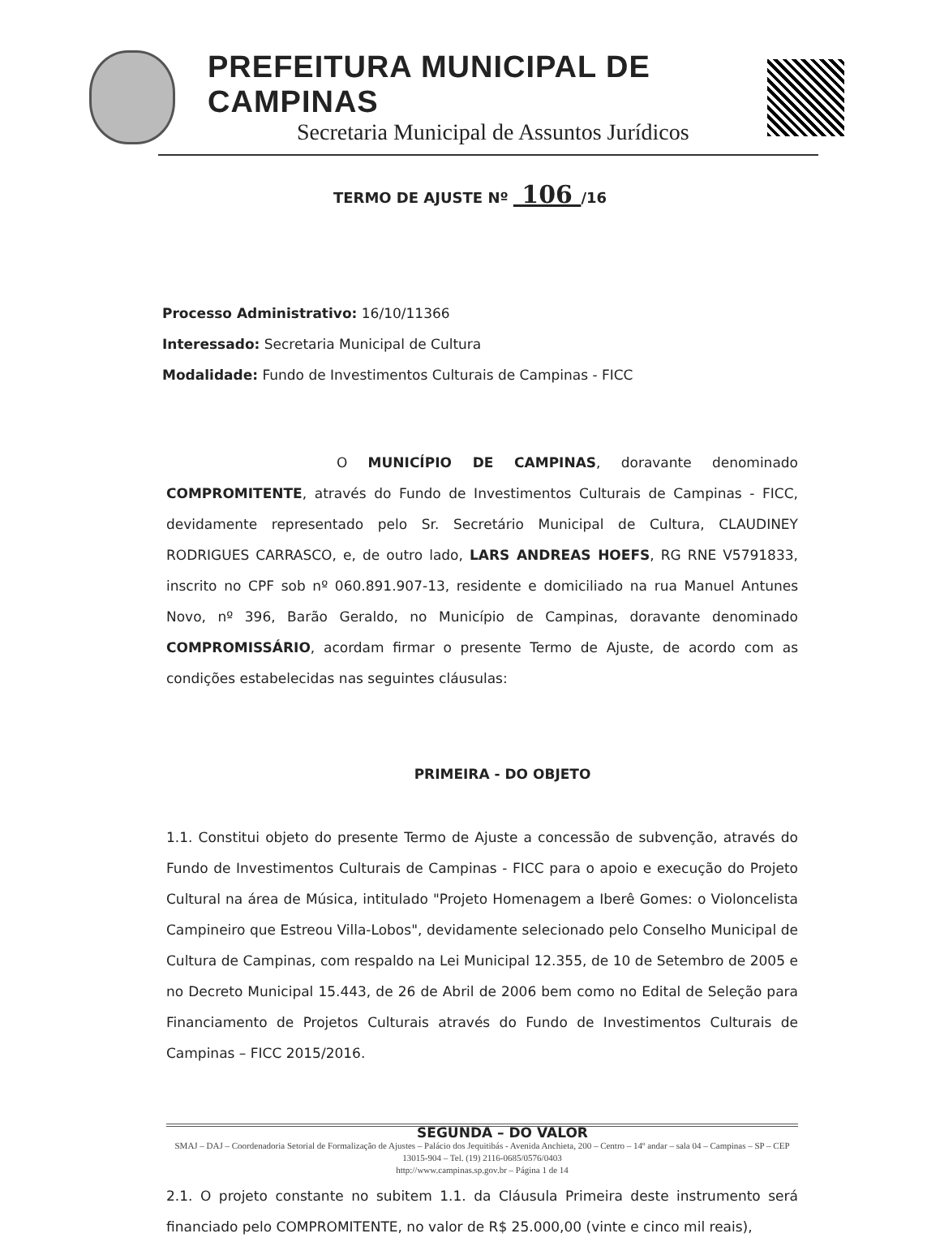PREFEITURA MUNICIPAL DE CAMPINAS
Secretaria Municipal de Assuntos Jurídicos
TERMO DE AJUSTE Nº 106 /16
Processo Administrativo: 16/10/11366
Interessado: Secretaria Municipal de Cultura
Modalidade: Fundo de Investimentos Culturais de Campinas - FICC
O MUNICÍPIO DE CAMPINAS, doravante denominado COMPROMITENTE, através do Fundo de Investimentos Culturais de Campinas - FICC, devidamente representado pelo Sr. Secretário Municipal de Cultura, CLAUDINEY RODRIGUES CARRASCO, e, de outro lado, LARS ANDREAS HOEFS, RG RNE V5791833, inscrito no CPF sob nº 060.891.907-13, residente e domiciliado na rua Manuel Antunes Novo, nº 396, Barão Geraldo, no Município de Campinas, doravante denominado COMPROMISSÁRIO, acordam firmar o presente Termo de Ajuste, de acordo com as condições estabelecidas nas seguintes cláusulas:
PRIMEIRA - DO OBJETO
1.1. Constitui objeto do presente Termo de Ajuste a concessão de subvenção, através do Fundo de Investimentos Culturais de Campinas - FICC para o apoio e execução do Projeto Cultural na área de Música, intitulado "Projeto Homenagem a Iberê Gomes: o Violoncelista Campineiro que Estreou Villa-Lobos", devidamente selecionado pelo Conselho Municipal de Cultura de Campinas, com respaldo na Lei Municipal 12.355, de 10 de Setembro de 2005 e no Decreto Municipal 15.443, de 26 de Abril de 2006 bem como no Edital de Seleção para Financiamento de Projetos Culturais através do Fundo de Investimentos Culturais de Campinas – FICC 2015/2016.
SEGUNDA – DO VALOR
2.1. O projeto constante no subitem 1.1. da Cláusula Primeira deste instrumento será financiado pelo COMPROMITENTE, no valor de R$ 25.000,00 (vinte e cinco mil reais),
SMAJ – DAJ – Coordenadoria Setorial de Formalização de Ajustes – Palácio dos Jequitibás - Avenida Anchieta, 200 – Centro – 14º andar – sala 04 – Campinas – SP – CEP 13015-904 – Tel. (19) 2116-0685/0576/0403
http://www.campinas.sp.gov.br – Página 1 de 14